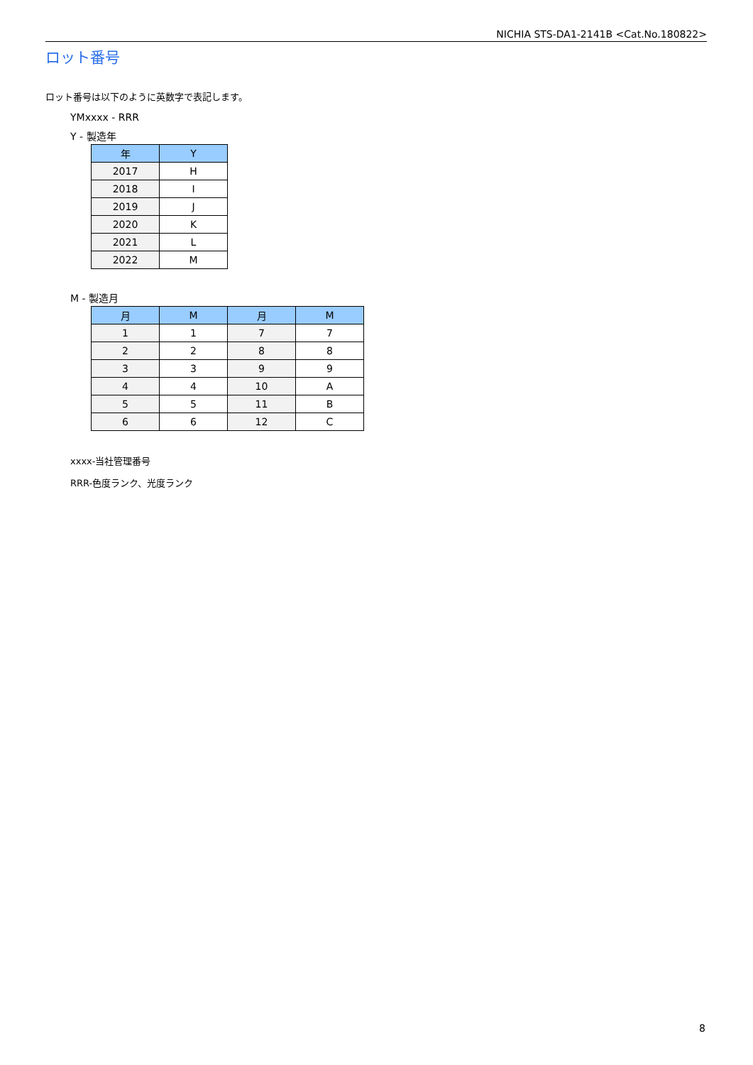NICHIA STS-DA1-2141B <Cat.No.180822>
ロット番号
ロット番号は以下のように英数字で表記します。
YMxxxx - RRR
Y - 製造年
| 年 | Y |
| --- | --- |
| 2017 | H |
| 2018 | I |
| 2019 | J |
| 2020 | K |
| 2021 | L |
| 2022 | M |
M - 製造月
| 月 | M | 月 | M |
| --- | --- | --- | --- |
| 1 | 1 | 7 | 7 |
| 2 | 2 | 8 | 8 |
| 3 | 3 | 9 | 9 |
| 4 | 4 | 10 | A |
| 5 | 5 | 11 | B |
| 6 | 6 | 12 | C |
xxxx-当社管理番号
RRR-色度ランク、光度ランク
8